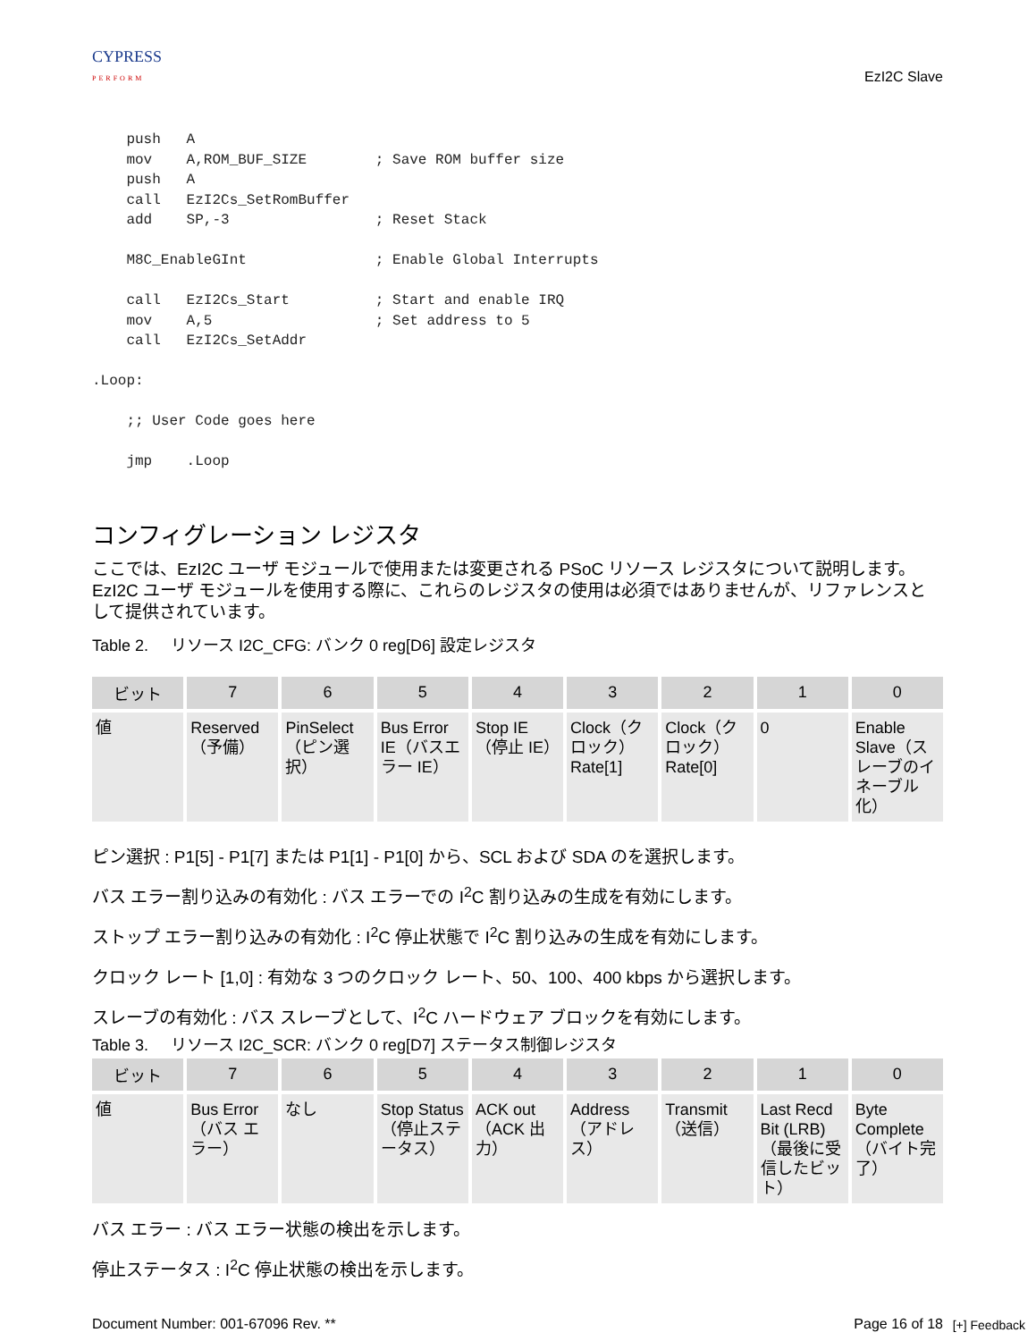CYPRESS
PERFORM
EzI2C Slave
    push   A
    mov    A,ROM_BUF_SIZE        ; Save ROM buffer size
    push   A
    call   EzI2Cs_SetRomBuffer
    add    SP,-3                 ; Reset Stack

    M8C_EnableGInt               ; Enable Global Interrupts

    call   EzI2Cs_Start          ; Start and enable IRQ
    mov    A,5                   ; Set address to 5
    call   EzI2Cs_SetAddr

.Loop:

    ;; User Code goes here

    jmp    .Loop
コンフィグレーション レジスタ
ここでは、EzI2C ユーザ モジュールで使用または変更される PSoC リソース レジスタについて説明します。EzI2C ユーザ モジュールを使用する際に、これらのレジスタの使用は必須ではありませんが、リファレンスとして提供されています。
Table 2. リソース I2C_CFG: バンク 0 reg[D6] 設定レジスタ
| ビット | 7 | 6 | 5 | 4 | 3 | 2 | 1 | 0 |
| --- | --- | --- | --- | --- | --- | --- | --- | --- |
| 値 | Reserved（予備） | PinSelect（ピン選択） | Bus Error IE（バスエラー IE） | Stop IE（停止 IE） | Clock（クロック）Rate[1] | Clock（クロック）Rate[0] | 0 | Enable Slave（スレーブのイネーブル化） |
ピン選択 : P1[5] - P1[7] または P1[1] - P1[0] から、SCL および SDA のを選択します。
バス エラー割り込みの有効化 : バス エラーでの I<sup>2</sup>C 割り込みの生成を有効にします。
ストップ エラー割り込みの有効化 : I<sup>2</sup>C 停止状態で I<sup>2</sup>C 割り込みの生成を有効にします。
クロック レート [1,0] : 有効な 3 つのクロック レート、50、100、400 kbps から選択します。
スレーブの有効化 : バス スレーブとして、I<sup>2</sup>C ハードウェア ブロックを有効にします。
Table 3. リソース I2C_SCR: バンク 0 reg[D7] ステータス制御レジスタ
| ビット | 7 | 6 | 5 | 4 | 3 | 2 | 1 | 0 |
| --- | --- | --- | --- | --- | --- | --- | --- | --- |
| 値 | Bus Error（バス エラー） | なし | Stop Status（停止ステータス） | ACK out（ACK 出力） | Address（アドレス） | Transmit（送信） | Last Recd Bit (LRB)（最後に受信したビット） | Byte Complete（バイト完了） |
バス エラー : バス エラー状態の検出を示します。
停止ステータス : I<sup>2</sup>C 停止状態の検出を示します。
Document Number: 001-67096 Rev. ** Page 16 of 18
[+] Feedback